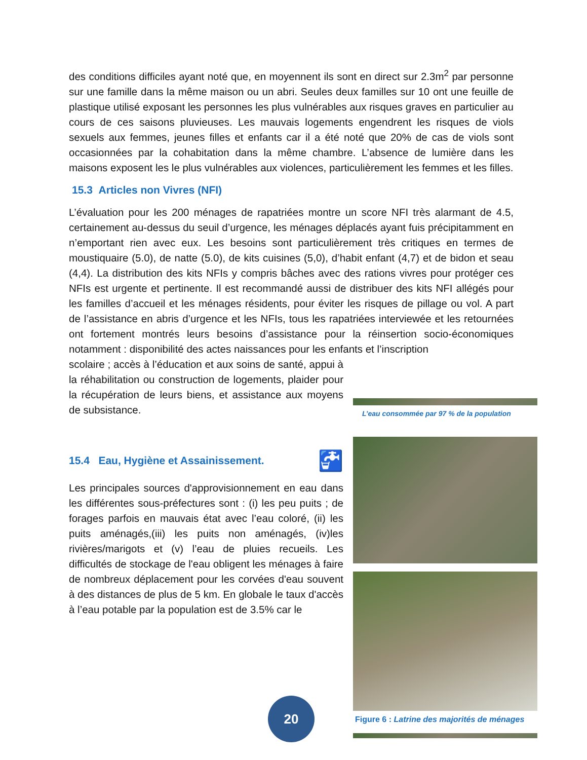des conditions difficiles ayant noté que, en moyennent ils sont en direct sur 2.3m<sup>2</sup> par personne sur une famille dans la même maison ou un abri. Seules deux familles sur 10 ont une feuille de plastique utilisé exposant les personnes les plus vulnérables aux risques graves en particulier au cours de ces saisons pluvieuses. Les mauvais logements engendrent les risques de viols sexuels aux femmes, jeunes filles et enfants car il a été noté que 20% de cas de viols sont occasionnées par la cohabitation dans la même chambre. L’absence de lumière dans les maisons exposent les le plus vulnérables aux violences, particulièrement les femmes et les filles.
15.3 Articles non Vivres (NFI)
L’évaluation pour les 200 ménages de rapatriées montre un score NFI très alarmant de 4.5, certainement au-dessus du seuil d’urgence, les ménages déplacés ayant fuis précipitamment en n’emportant rien avec eux. Les besoins sont particulièrement très critiques en termes de moustiquaire (5.0), de natte (5.0), de kits cuisines (5,0), d’habit enfant (4,7) et de bidon et seau (4,4). La distribution des kits NFIs y compris bâches avec des rations vivres pour protéger ces NFIs est urgente et pertinente. Il est recommandé aussi de distribuer des kits NFI allégés pour les familles d’accueil et les ménages résidents, pour éviter les risques de pillage ou vol. A part de l’assistance en abris d’urgence et les NFIs, tous les rapatriées interviewée et les retournées ont fortement montrés leurs besoins d’assistance pour la réinsertion socio-économiques notamment : disponibilité des actes naissances pour les enfants et l’inscription
scolaire ; accès à l’éducation et aux soins de santé, appui à la réhabilitation ou construction de logements, plaider pour la récupération de leurs biens, et assistance aux moyens de subsistance.
15.4 Eau, Hygiène et Assainissement. 🚰
Les principales sources d'approvisionnement en eau dans les différentes sous-préfectures sont : (i) les peu puits ; de forages parfois en mauvais état avec l’eau coloré, (ii) les puits aménagés,(iii) les puits non aménagés, (iv)les rivières/marigots et (v) l’eau de pluies recueils. Les difficultés de stockage de l'eau obligent les ménages à faire de nombreux déplacement pour les corvées d'eau souvent à des distances de plus de 5 km. En globale le taux d'accès à l’eau potable par la population est de 3.5% car le
L’eau consommée par 97 % de la population
Figure 6 : Latrine des majorités de ménages
20